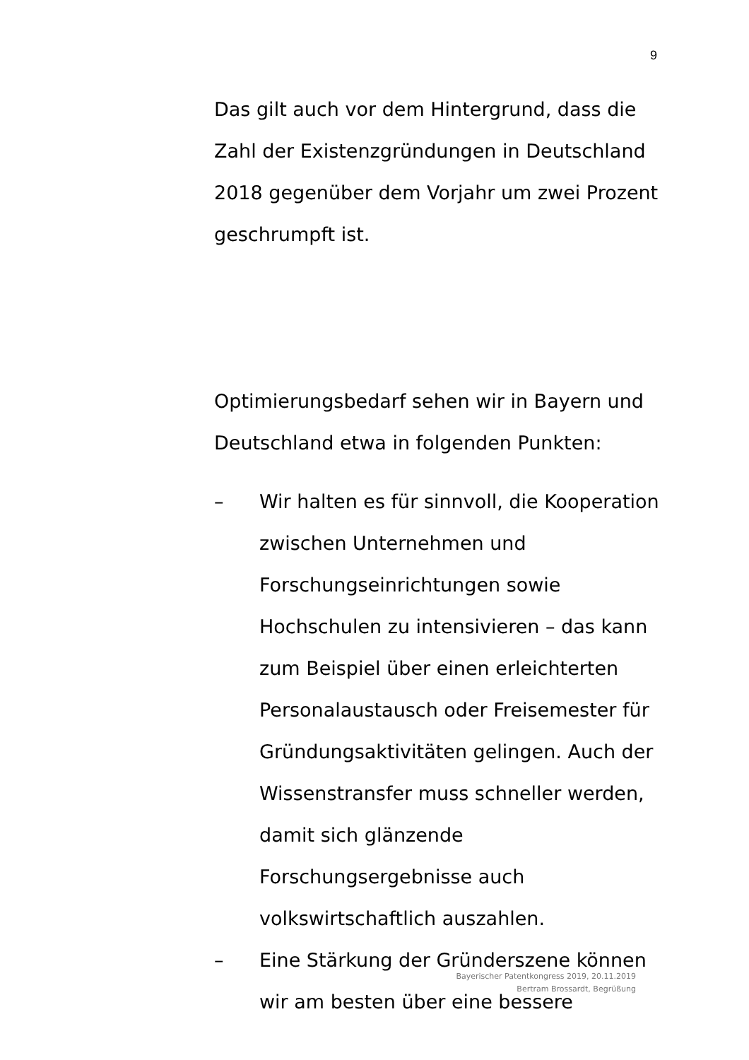9
Das gilt auch vor dem Hintergrund, dass die Zahl der Existenzgründungen in Deutschland 2018 gegenüber dem Vorjahr um zwei Prozent geschrumpft ist.
Optimierungsbedarf sehen wir in Bayern und Deutschland etwa in folgenden Punkten:
– Wir halten es für sinnvoll, die Kooperation zwischen Unternehmen und Forschungseinrichtungen sowie Hochschulen zu intensivieren – das kann zum Beispiel über einen erleichterten Personalaustausch oder Freisemester für Gründungsaktivitäten gelingen. Auch der Wissenstransfer muss schneller werden, damit sich glänzende Forschungsergebnisse auch volkswirtschaftlich auszahlen.
– Eine Stärkung der Gründerszene können wir am besten über eine bessere
Bayerischer Patentkongress 2019, 20.11.2019
Bertram Brossardt, Begrüßung